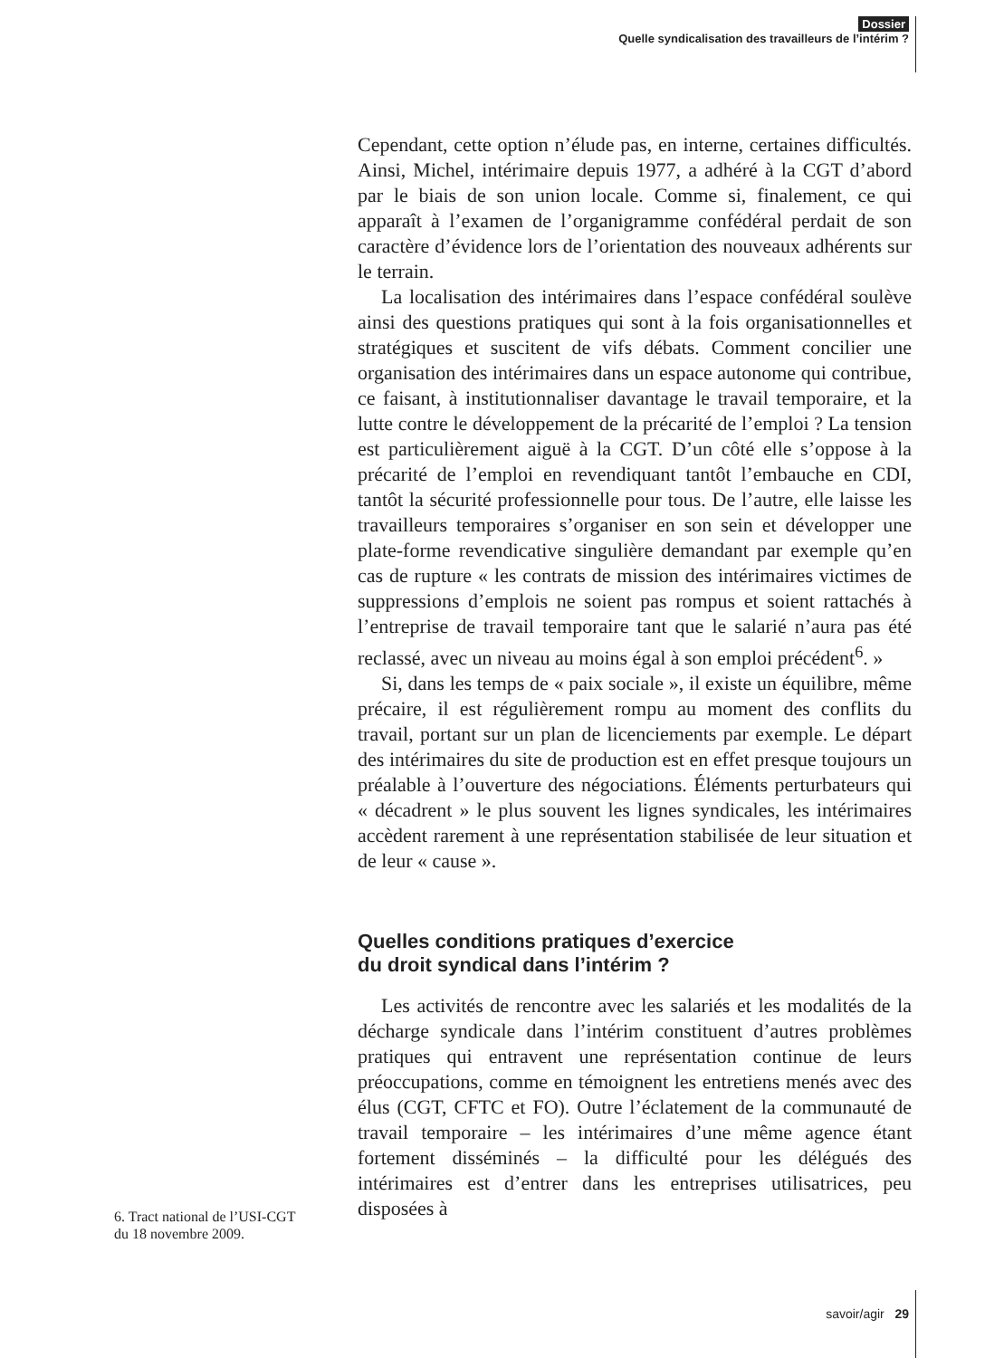Dossier
Quelle syndicalisation des travailleurs de l’intérim ?
Cependant, cette option n’élude pas, en interne, certaines difficultés. Ainsi, Michel, intérimaire depuis 1977, a adhéré à la CGT d’abord par le biais de son union locale. Comme si, finalement, ce qui apparaît à l’examen de l’organigramme confédéral perdait de son caractère d’évidence lors de l’orientation des nouveaux adhérents sur le terrain.
La localisation des intérimaires dans l’espace confédéral soulève ainsi des questions pratiques qui sont à la fois organisationnelles et stratégiques et suscitent de vifs débats. Comment concilier une organisation des intérimaires dans un espace autonome qui contribue, ce faisant, à institutionnaliser davantage le travail temporaire, et la lutte contre le développement de la précarité de l’emploi ? La tension est particulièrement aiguë à la CGT. D’un côté elle s’oppose à la précarité de l’emploi en revendiquant tantôt l’embauche en CDI, tantôt la sécurité professionnelle pour tous. De l’autre, elle laisse les travailleurs temporaires s’organiser en son sein et développer une plate-forme revendicative singulière demandant par exemple qu’en cas de rupture « les contrats de mission des intérimaires victimes de suppressions d’emplois ne soient pas rompus et soient rattachés à l’entreprise de travail temporaire tant que le salarié n’aura pas été reclassé, avec un niveau au moins égal à son emploi précédent<sup>6</sup>. »
Si, dans les temps de « paix sociale », il existe un équilibre, même précaire, il est régulièrement rompu au moment des conflits du travail, portant sur un plan de licenciements par exemple. Le départ des intérimaires du site de production est en effet presque toujours un préalable à l’ouverture des négociations. Éléments perturbateurs qui « décadrent » le plus souvent les lignes syndicales, les intérimaires accèdent rarement à une représentation stabilisée de leur situation et de leur « cause ».
Quelles conditions pratiques d’exercice
du droit syndical dans l’intérim ?
Les activités de rencontre avec les salariés et les modalités de la décharge syndicale dans l’intérim constituent d’autres problèmes pratiques qui entravent une représentation continue de leurs préoccupations, comme en témoignent les entretiens menés avec des élus (CGT, CFTC et FO). Outre l’éclatement de la communauté de travail temporaire – les intérimaires d’une même agence étant fortement disséminés – la difficulté pour les délégués des intérimaires est d’entrer dans les entreprises utilisatrices, peu disposées à
6. Tract national de l’USI-CGT du 18 novembre 2009.
savoir/agir 29